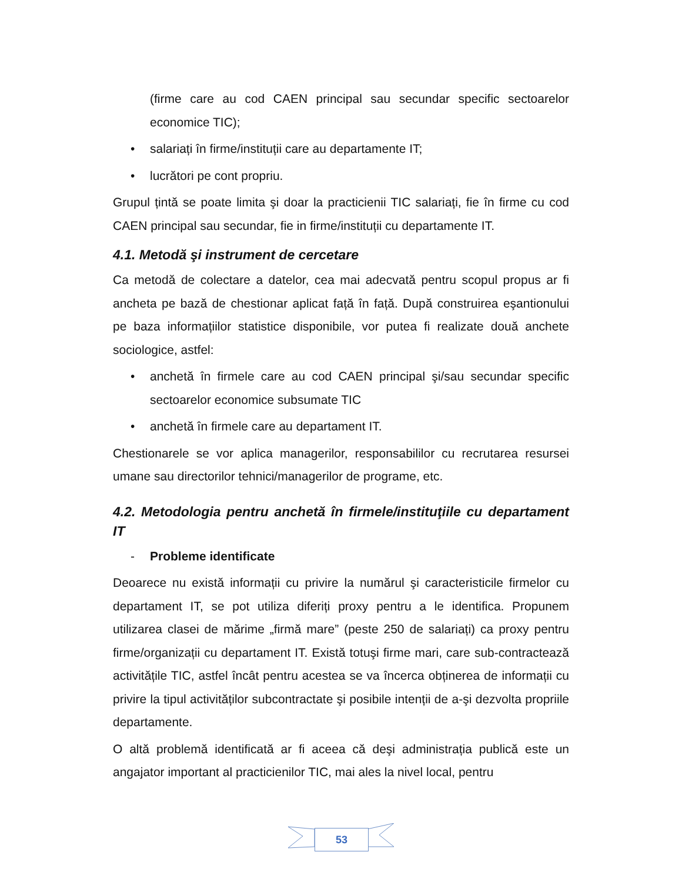(firme care au cod CAEN principal sau secundar specific sectoarelor economice TIC);
• salariați în firme/instituții care au departamente IT;
• lucrători pe cont propriu.
Grupul țintă se poate limita şi doar la practicienii TIC salariați, fie în firme cu cod CAEN principal sau secundar, fie in firme/instituții cu departamente IT.
4.1. Metodă şi instrument de cercetare
Ca metodă de colectare a datelor, cea mai adecvată pentru scopul propus ar fi ancheta pe bază de chestionar aplicat față în față. După construirea eşantionului pe baza informațiilor statistice disponibile, vor putea fi realizate două anchete sociologice, astfel:
• anchetă în firmele care au cod CAEN principal şi/sau secundar specific sectoarelor economice subsumate TIC
• anchetă în firmele care au departament IT.
Chestionarele se vor aplica managerilor, responsabililor cu recrutarea resursei umane sau directorilor tehnici/managerilor de programe, etc.
4.2. Metodologia pentru anchetă în firmele/instituţiile cu departament IT
- Probleme identificate
Deoarece nu există informații cu privire la numărul şi caracteristicile firmelor cu departament IT, se pot utiliza diferiți proxy pentru a le identifica. Propunem utilizarea clasei de mărime „firmă mare” (peste 250 de salariați) ca proxy pentru firme/organizații cu departament IT. Există totuşi firme mari, care sub-contractează activitățile TIC, astfel încât pentru acestea se va încerca obținerea de informații cu privire la tipul activităților subcontractate şi posibile intenții de a-şi dezvolta propriile departamente.
O altă problemă identificată ar fi aceea că deşi administrația publică este un angajator important al practicienilor TIC, mai ales la nivel local, pentru
53